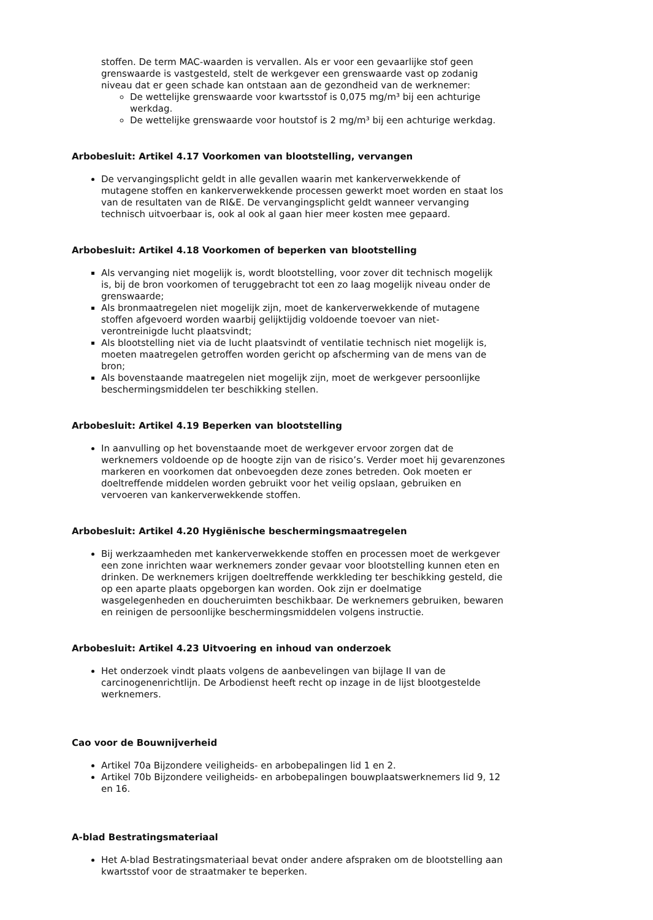stoffen. De term MAC-waarden is vervallen. Als er voor een gevaarlijke stof geen grenswaarde is vastgesteld, stelt de werkgever een grenswaarde vast op zodanig niveau dat er geen schade kan ontstaan aan de gezondheid van de werknemer:
De wettelijke grenswaarde voor kwartsstof is 0,075 mg/m³ bij een achturige werkdag.
De wettelijke grenswaarde voor houtstof is 2 mg/m³ bij een achturige werkdag.
Arbobesluit: Artikel 4.17 Voorkomen van blootstelling, vervangen
De vervangingsplicht geldt in alle gevallen waarin met kankerverwekkende of mutagene stoffen en kankerverwekkende processen gewerkt moet worden en staat los van de resultaten van de RI&E. De vervangingsplicht geldt wanneer vervanging technisch uitvoerbaar is, ook al ook al gaan hier meer kosten mee gepaard.
Arbobesluit: Artikel 4.18 Voorkomen of beperken van blootstelling
Als vervanging niet mogelijk is, wordt blootstelling, voor zover dit technisch mogelijk is, bij de bron voorkomen of teruggebracht tot een zo laag mogelijk niveau onder de grenswaarde;
Als bronmaatregelen niet mogelijk zijn, moet de kankerverwekkende of mutagene stoffen afgevoerd worden waarbij gelijktijdig voldoende toevoer van niet-verontreinigde lucht plaatsvindt;
Als blootstelling niet via de lucht plaatsvindt of ventilatie technisch niet mogelijk is, moeten maatregelen getroffen worden gericht op afscherming van de mens van de bron;
Als bovenstaande maatregelen niet mogelijk zijn, moet de werkgever persoonlijke beschermingsmiddelen ter beschikking stellen.
Arbobesluit: Artikel 4.19 Beperken van blootstelling
In aanvulling op het bovenstaande moet de werkgever ervoor zorgen dat de werknemers voldoende op de hoogte zijn van de risico’s. Verder moet hij gevarenzones markeren en voorkomen dat onbevoegden deze zones betreden. Ook moeten er doeltreffende middelen worden gebruikt voor het veilig opslaan, gebruiken en vervoeren van kankerverwekkende stoffen.
Arbobesluit: Artikel 4.20 Hygiënische beschermingsmaatregelen
Bij werkzaamheden met kankerverwekkende stoffen en processen moet de werkgever een zone inrichten waar werknemers zonder gevaar voor blootstelling kunnen eten en drinken. De werknemers krijgen doeltreffende werkkleding ter beschikking gesteld, die op een aparte plaats opgeborgen kan worden. Ook zijn er doelmatige wasgelegenheden en doucheruimten beschikbaar. De werknemers gebruiken, bewaren en reinigen de persoonlijke beschermingsmiddelen volgens instructie.
Arbobesluit: Artikel 4.23 Uitvoering en inhoud van onderzoek
Het onderzoek vindt plaats volgens de aanbevelingen van bijlage II van de carcinogenenrichtlijn. De Arbodienst heeft recht op inzage in de lijst blootgestelde werknemers.
Cao voor de Bouwnijverheid
Artikel 70a Bijzondere veiligheids- en arbobepalingen lid 1 en 2.
Artikel 70b Bijzondere veiligheids- en arbobepalingen bouwplaatswerknemers lid 9, 12 en 16.
A-blad Bestratingsmateriaal
Het A-blad Bestratingsmateriaal bevat onder andere afspraken om de blootstelling aan kwartsstof voor de straatmaker te beperken.